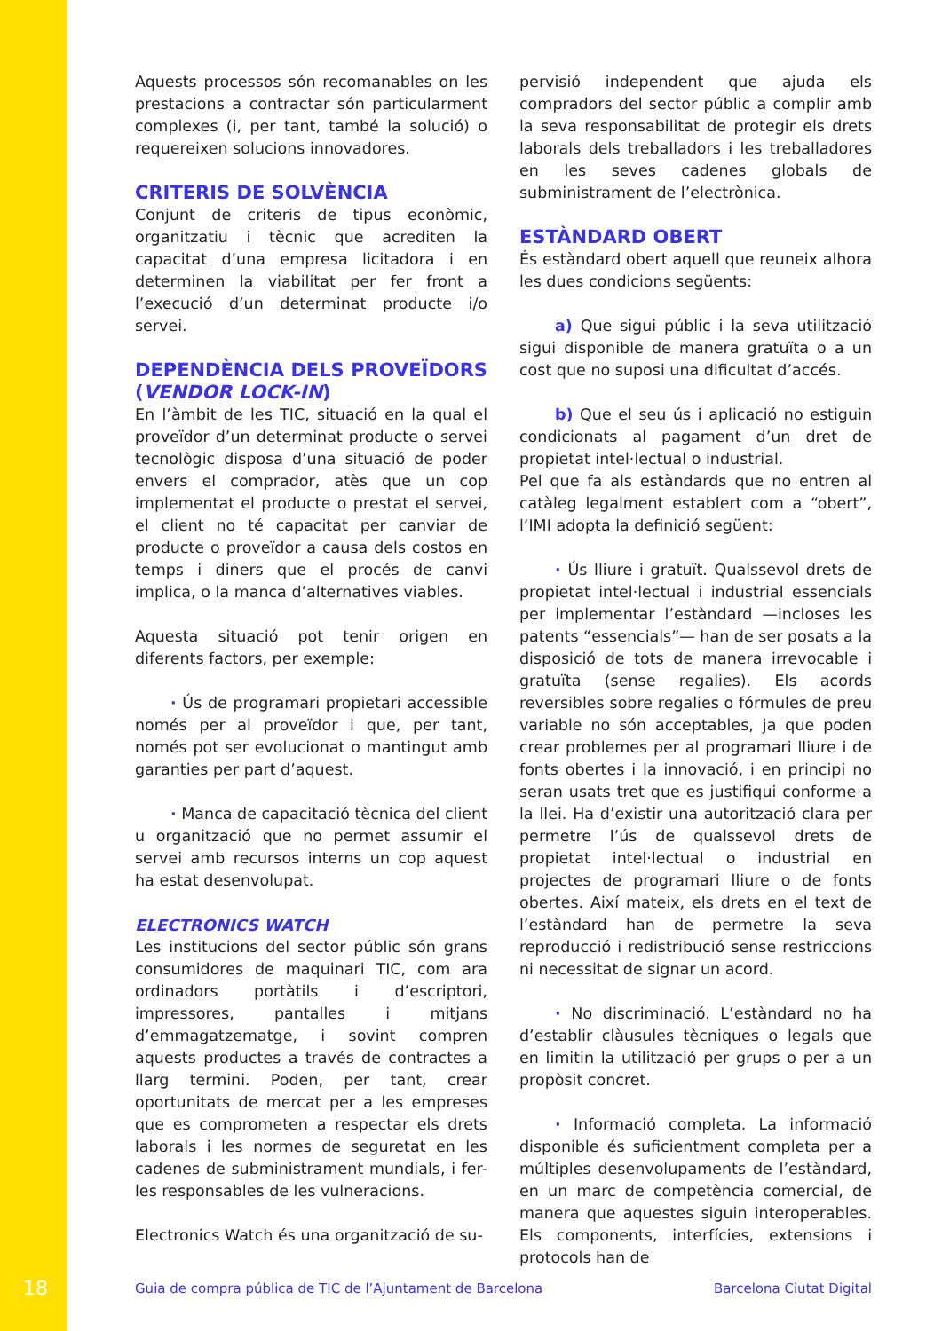Aquests processos són recomanables on les prestacions a contractar són particularment complexes (i, per tant, també la solució) o requereixen solucions innovadores.
CRITERIS DE SOLVÈNCIA
Conjunt de criteris de tipus econòmic, organitzatiu i tècnic que acrediten la capacitat d’una empresa licitadora i en determinen la viabilitat per fer front a l’execució d’un determinat producte i/o servei.
DEPENDÈNCIA DELS PROVEÏDORS (VENDOR LOCK-IN)
En l’àmbit de les TIC, situació en la qual el proveïdor d’un determinat producte o servei tecnològic disposa d’una situació de poder envers el comprador, atès que un cop implementat el producte o prestat el servei, el client no té capacitat per canviar de producte o proveïdor a causa dels costos en temps i diners que el procés de canvi implica, o la manca d’alternatives viables.
Aquesta situació pot tenir origen en diferents factors, per exemple:
· Ús de programari propietari accessible només per al proveïdor i que, per tant, només pot ser evolucionat o mantingut amb garanties per part d’aquest.
· Manca de capacitació tècnica del client u organització que no permet assumir el servei amb recursos interns un cop aquest ha estat desenvolupat.
ELECTRONICS WATCH
Les institucions del sector públic són grans consumidores de maquinari TIC, com ara ordinadors portàtils i d’escriptori, impressores, pantalles i mitjans d’emmagatzematge, i sovint compren aquests productes a través de contractes a llarg termini. Poden, per tant, crear oportunitats de mercat per a les empreses que es comprometen a respectar els drets laborals i les normes de seguretat en les cadenes de subministrament mundials, i fer-les responsables de les vulneracions.
Electronics Watch és una organització de su-
pervisió independent que ajuda els compradors del sector públic a complir amb la seva responsabilitat de protegir els drets laborals dels treballadors i les treballadores en les seves cadenes globals de subministrament de l’electrònica.
ESTÀNDARD OBERT
És estàndard obert aquell que reuneix alhora les dues condicions següents:
a) Que sigui públic i la seva utilització sigui disponible de manera gratuïta o a un cost que no suposi una dificultat d’accés.
b) Que el seu ús i aplicació no estiguin condicionats al pagament d’un dret de propietat intel·lectual o industrial.
Pel que fa als estàndards que no entren al catàleg legalment establert com a “obert”, l’IMI adopta la definició següent:
· Ús lliure i gratuït. Qualssevol drets de propietat intel·lectual i industrial essencials per implementar l’estàndard —incloses les patents “essencials”— han de ser posats a la disposició de tots de manera irrevocable i gratuïta (sense regalies). Els acords reversibles sobre regalies o fórmules de preu variable no són acceptables, ja que poden crear problemes per al programari lliure i de fonts obertes i la innovació, i en principi no seran usats tret que es justifiqui conforme a la llei. Ha d’existir una autorització clara per permetre l’ús de qualssevol drets de propietat intel·lectual o industrial en projectes de programari lliure o de fonts obertes. Així mateix, els drets en el text de l’estàndard han de permetre la seva reproducció i redistribució sense restriccions ni necessitat de signar un acord.
· No discriminació. L’estàndard no ha d’establir clàusules tècniques o legals que en limitin la utilització per grups o per a un propòsit concret.
· Informació completa. La informació disponible és suficientment completa per a múltiples desenvolupaments de l’estàndard, en un marc de competència comercial, de manera que aquestes siguin interoperables. Els components, interfícies, extensions i protocols han de
18 Guia de compra pública de TIC de l’Ajuntament de Barcelona Barcelona Ciutat Digital